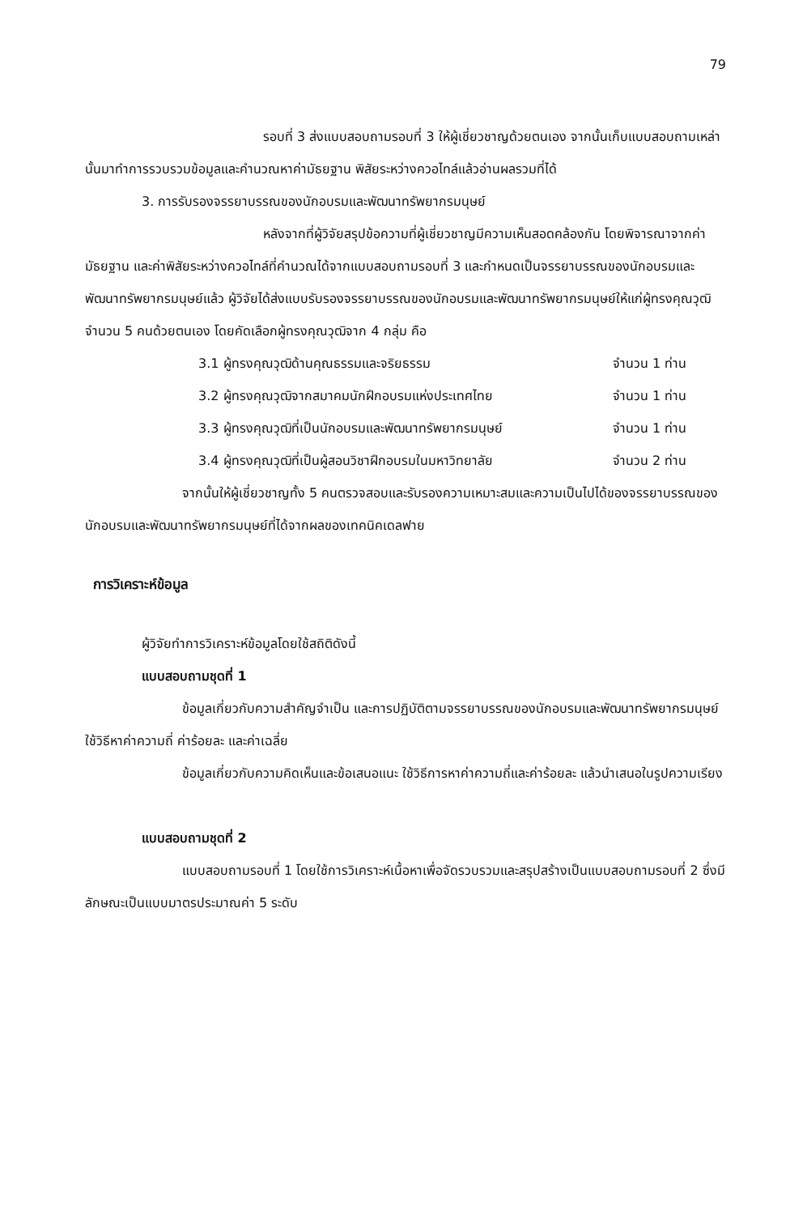79
รอบที่ 3 ส่งแบบสอบถามรอบที่ 3 ให้ผู้เชี่ยวชาญด้วยตนเอง จากนั้นเก็บแบบสอบถามเหล่านั้นมาทำการรวบรวมข้อมูลและคำนวณหาค่ามัธยฐาน พิสัยระหว่างควอไทล์แล้วอ่านผลรวมที่ได้
3. การรับรองจรรยาบรรณของนักอบรมและพัฒนาทรัพยากรมนุษย์
หลังจากที่ผู้วิจัยสรุปข้อความที่ผู้เชี่ยวชาญมีความเห็นสอดคล้องกัน โดยพิจารณาจากค่ามัธยฐาน และค่าพิสัยระหว่างควอไทล์ที่คำนวณได้จากแบบสอบถามรอบที่ 3 และกำหนดเป็นจรรยาบรรณของนักอบรมและพัฒนาทรัพยากรมนุษย์แล้ว ผู้วิจัยได้ส่งแบบรับรองจรรยาบรรณของนักอบรมและพัฒนาทรัพยากรมนุษย์ให้แก่ผู้ทรงคุณวุฒิจำนวน 5 คนด้วยตนเอง โดยคัดเลือกผู้ทรงคุณวุฒิจาก 4 กลุ่ม คือ
3.1 ผู้ทรงคุณวุฒิด้านคุณธรรมและจริยธรรม จำนวน 1 ท่าน
3.2 ผู้ทรงคุณวุฒิจากสมาคมนักฝึกอบรมแห่งประเทศไทย จำนวน 1 ท่าน
3.3 ผู้ทรงคุณวุฒิที่เป็นนักอบรมและพัฒนาทรัพยากรมนุษย์ จำนวน 1 ท่าน
3.4 ผู้ทรงคุณวุฒิที่เป็นผู้สอนวิชาฝึกอบรมในมหาวิทยาลัย จำนวน 2 ท่าน
จากนั้นให้ผู้เชี่ยวชาญทั้ง 5 คนตรวจสอบและรับรองความเหมาะสมและความเป็นไปได้ของจรรยาบรรณของนักอบรมและพัฒนาทรัพยากรมนุษย์ที่ได้จากผลของเทคนิคเดลฟาย
การวิเคราะห์ข้อมูล
ผู้วิจัยทำการวิเคราะห์ข้อมูลโดยใช้สถิติดังนี้
แบบสอบถามชุดที่ 1
ข้อมูลเกี่ยวกับความสำคัญจำเป็น และการปฏิบัติตามจรรยาบรรณของนักอบรมและพัฒนาทรัพยากรมนุษย์ ใช้วิธีหาค่าความถี่ ค่าร้อยละ และค่าเฉลี่ย
ข้อมูลเกี่ยวกับความคิดเห็นและข้อเสนอแนะ ใช้วิธีการหาค่าความถี่และค่าร้อยละ แล้วนำเสนอในรูปความเรียง
แบบสอบถามชุดที่ 2
แบบสอบถามรอบที่ 1 โดยใช้การวิเคราะห์เนื้อหาเพื่อจัดรวบรวมและสรุปสร้างเป็นแบบสอบถามรอบที่ 2 ซึ่งมีลักษณะเป็นแบบมาตรประมาณค่า 5 ระดับ